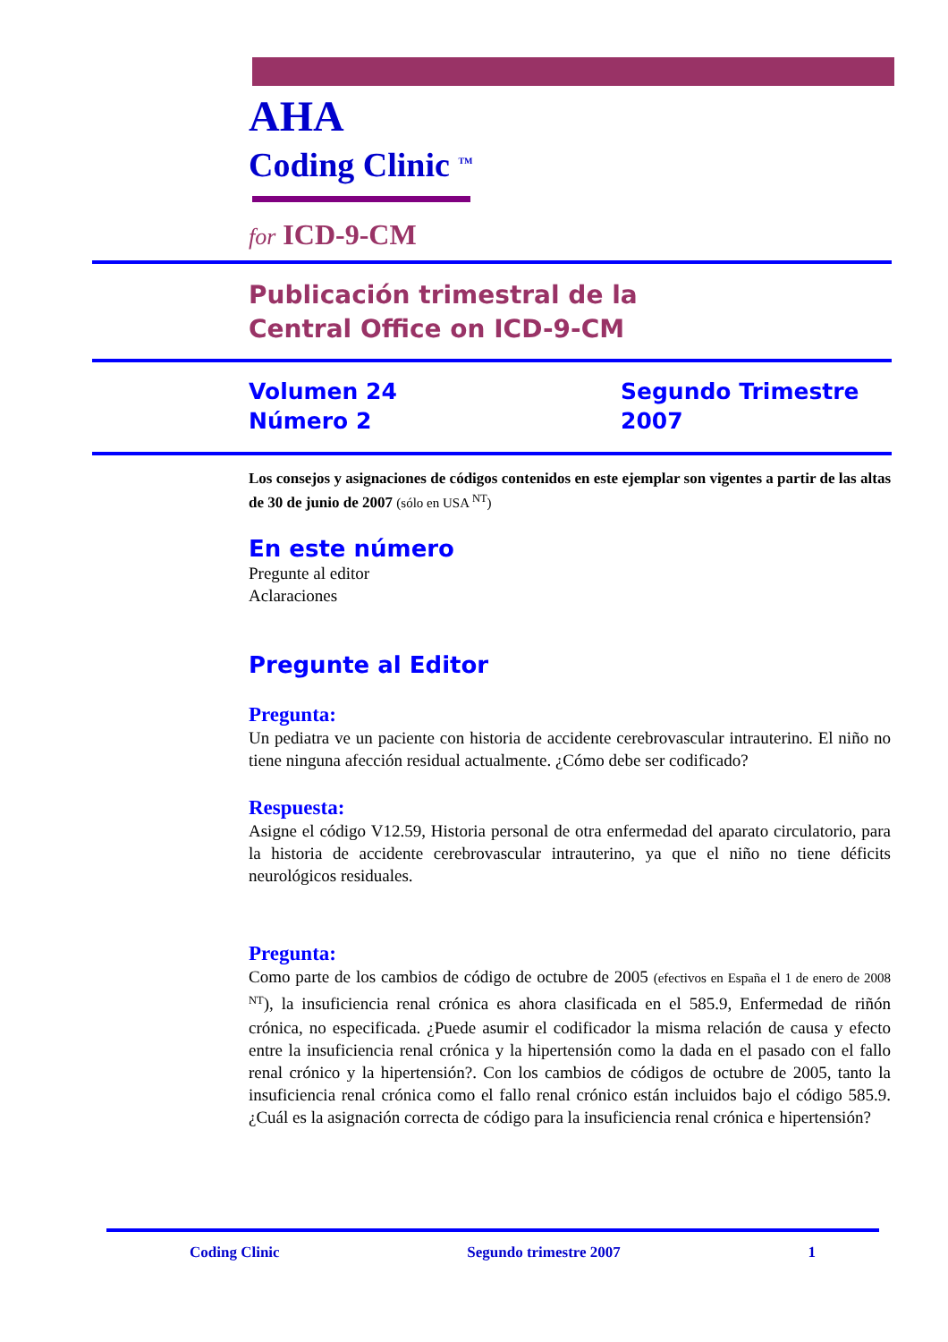AHA
Coding Clinic <sup>TM</sup>
for ICD-9-CM
Publicación trimestral de la
Central Office on ICD-9-CM
Volumen 24
Número 2
Segundo Trimestre
2007
Los consejos y asignaciones de códigos contenidos en este ejemplar son vigentes a partir de las altas de 30 de junio de 2007 (sólo en USA <sup>NT</sup>)
En este número
Pregunte al editor
Aclaraciones
Pregunte al Editor
Pregunta:
Un pediatra ve un paciente con historia de accidente cerebrovascular intrauterino. El niño no tiene ninguna afección residual actualmente. ¿Cómo debe ser codificado?
Respuesta:
Asigne el código V12.59, Historia personal de otra enfermedad del aparato circulatorio, para la historia de accidente cerebrovascular intrauterino, ya que el niño no tiene déficits neurológicos residuales.
Pregunta:
Como parte de los cambios de código de octubre de 2005 (efectivos en España el 1 de enero de 2008 <sup>NT</sup>), la insuficiencia renal crónica es ahora clasificada en el 585.9, Enfermedad de riñón crónica, no especificada. ¿Puede asumir el codificador la misma relación de causa y efecto entre la insuficiencia renal crónica y la hipertensión como la dada en el pasado con el fallo renal crónico y la hipertensión?. Con los cambios de códigos de octubre de 2005, tanto la insuficiencia renal crónica como el fallo renal crónico están incluidos bajo el código 585.9. ¿Cuál es la asignación correcta de código para la insuficiencia renal crónica e hipertensión?
Coding Clinic Segundo trimestre 2007 1